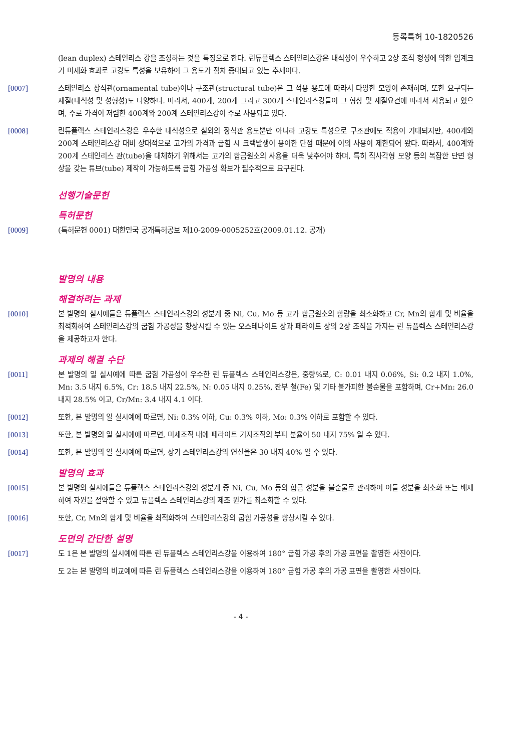등록특허 10-1820526
(lean duplex) 스테인리스 강을 조성하는 것을 특징으로 한다. 린듀플렉스 스테인리스강은 내식성이 우수하고 2상 조직 형성에 의한 입계크기 미세화 효과로 고강도 특성을 보유하여 그 용도가 점차 증대되고 있는 추세이다.
[0007] 스테인리스 장식관(ornamental tube)이나 구조관(structural tube)은 그 적용 용도에 따라서 다양한 모양이 존재하며, 또한 요구되는 재질(내식성 및 성형성)도 다양하다. 따라서, 400계, 200계 그리고 300계 스테인리스강들이 그 형상 및 재질요건에 따라서 사용되고 있으며, 주로 가격이 저렴한 400계와 200계 스테인리스강이 주로 사용되고 있다.
[0008] 린듀플렉스 스테인리스강은 우수한 내식성으로 실외의 장식관 용도뿐만 아니라 고강도 특성으로 구조관에도 적용이 기대되지만, 400계와 200계 스테인리스강 대비 상대적으로 고가의 가격과 굽힘 시 크랙발생이 용이한 단점 때문에 이의 사용이 제한되어 왔다. 따라서, 400계와 200계 스테인리스 관(tube)을 대체하기 위해서는 고가의 합금원소의 사용을 더욱 낮추어야 하며, 특히 직사각형 모양 등의 복잡한 단면 형상을 갖는 튜브(tube) 제작이 가능하도록 굽힘 가공성 확보가 필수적으로 요구된다.
선행기술문헌
특허문헌
[0009] (특허문헌 0001) 대한민국 공개특허공보 제10-2009-0005252호(2009.01.12. 공개)
발명의 내용
해결하려는 과제
[0010] 본 발명의 실시예들은 듀플렉스 스테인리스강의 성분계 중 Ni, Cu, Mo 등 고가 합금원소의 함량을 최소화하고 Cr, Mn의 합계 및 비율을 최적화하여 스테인리스강의 굽힘 가공성을 향상시킬 수 있는 오스테나이트 상과 페라이트 상의 2상 조직을 가지는 린 듀플렉스 스테인리스강을 제공하고자 한다.
과제의 해결 수단
[0011] 본 발명의 일 실시예에 따른 굽힘 가공성이 우수한 린 듀플렉스 스테인리스강은, 중량%로, C: 0.01 내지 0.06%, Si: 0.2 내지 1.0%, Mn: 3.5 내지 6.5%, Cr: 18.5 내지 22.5%, N: 0.05 내지 0.25%, 잔부 철(Fe) 및 기타 불가피한 불순물을 포함하며, Cr+Mn: 26.0 내지 28.5% 이고, Cr/Mn: 3.4 내지 4.1 이다.
[0012] 또한, 본 발명의 일 실시예에 따르면, Ni: 0.3% 이하, Cu: 0.3% 이하, Mo: 0.3% 이하로 포함할 수 있다.
[0013] 또한, 본 발명의 일 실시예에 따르면, 미세조직 내에 페라이트 기지조직의 부피 분율이 50 내지 75% 일 수 있다.
[0014] 또한, 본 발명의 일 실시예에 따르면, 상기 스테인리스강의 연신율은 30 내지 40% 일 수 있다.
발명의 효과
[0015] 본 발명의 실시예들은 듀플렉스 스테인리스강의 성분계 중 Ni, Cu, Mo 등의 합금 성분을 불순물로 관리하여 이들 성분을 최소화 또는 배제하여 자원을 절약할 수 있고 듀플렉스 스테인리스강의 제조 원가를 최소화할 수 있다.
[0016] 또한, Cr, Mn의 합계 및 비율을 최적화하여 스테인리스강의 굽힘 가공성을 향상시킬 수 있다.
도면의 간단한 설명
[0017] 도 1은 본 발명의 실시예에 따른 린 듀플렉스 스테인리스강을 이용하여 180° 굽힘 가공 후의 가공 표면을 촬영한 사진이다.
도 2는 본 발명의 비교예에 따른 린 듀플렉스 스테인리스강을 이용하여 180° 굽힘 가공 후의 가공 표면을 촬영한 사진이다.
- 4 -